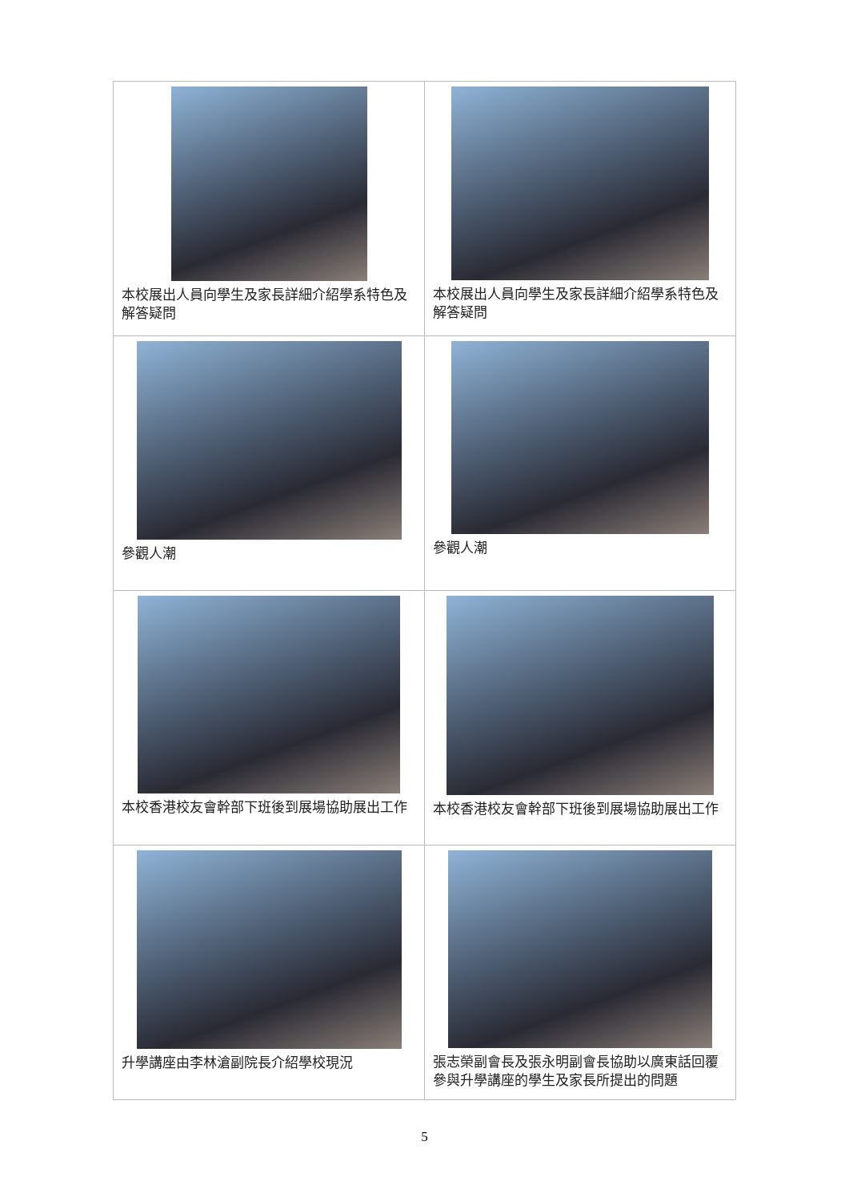| 本校展出人員向學生及家長詳細介紹學系特色及解答疑問 | 本校展出人員向學生及家長詳細介紹學系特色及解答疑問 |
| 參觀人潮 | 參觀人潮 |
| 本校香港校友會幹部下班後到展場協助展出工作 | 本校香港校友會幹部下班後到展場協助展出工作 |
| 升學講座由李林滄副院長介紹學校現況 | 張志榮副會長及張永明副會長協助以廣東話回覆參與升學講座的學生及家長所提出的問題 |
5